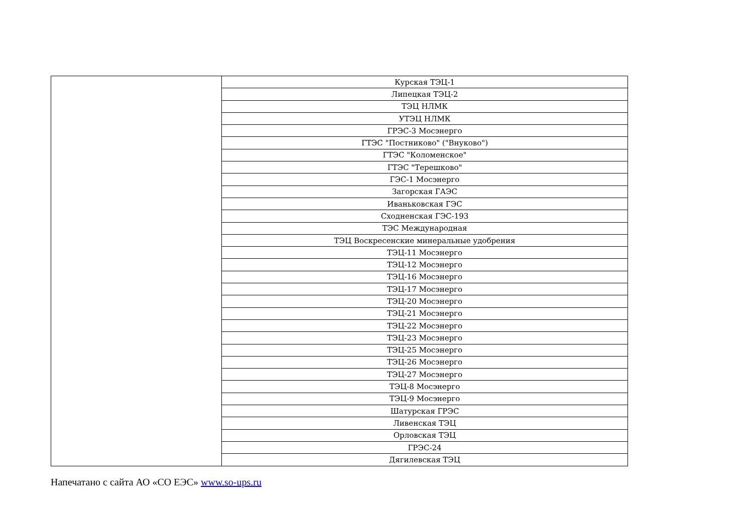| | Курская ТЭЦ-1 |
| | Липецкая ТЭЦ-2 |
| | ТЭЦ НЛМК |
| | УТЭЦ НЛМК |
| | ГРЭС-3 Мосэнерго |
| | ГТЭС "Постниково" ("Внуково") |
| | ГТЭС "Коломенское" |
| | ГТЭС "Терешково" |
| | ГЭС-1 Мосэнерго |
| | Загорская ГАЭС |
| | Иваньковская ГЭС |
| | Сходненская ГЭС-193 |
| | ТЭС Международная |
| | ТЭЦ Воскресенские минеральные удобрения |
| | ТЭЦ-11 Мосэнерго |
| | ТЭЦ-12 Мосэнерго |
| | ТЭЦ-16 Мосэнерго |
| | ТЭЦ-17 Мосэнерго |
| | ТЭЦ-20 Мосэнерго |
| | ТЭЦ-21 Мосэнерго |
| | ТЭЦ-22 Мосэнерго |
| | ТЭЦ-23 Мосэнерго |
| | ТЭЦ-25 Мосэнерго |
| | ТЭЦ-26 Мосэнерго |
| | ТЭЦ-27 Мосэнерго |
| | ТЭЦ-8 Мосэнерго |
| | ТЭЦ-9 Мосэнерго |
| | Шатурская ГРЭС |
| | Ливенская ТЭЦ |
| | Орловская ТЭЦ |
| | ГРЭС-24 |
| | Дягилевская ТЭЦ |
Напечатано с сайта АО «СО ЕЭС» www.so-ups.ru